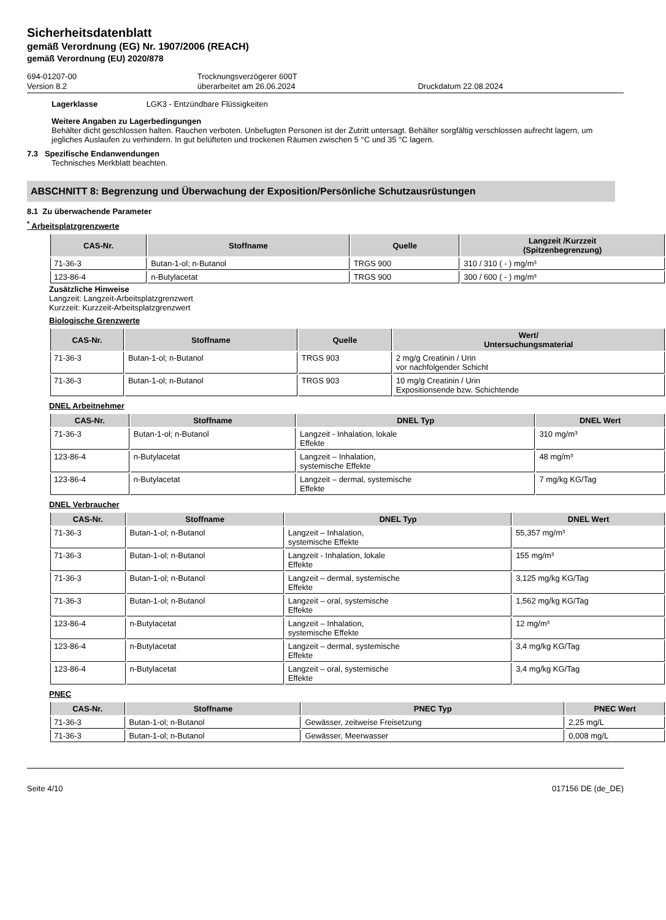Sicherheitsdatenblatt
gemäß Verordnung (EG) Nr. 1907/2006 (REACH)
gemäß Verordnung (EU) 2020/878
694-01207-00
Version 8.2
Trocknungsverzögerer 600T
überarbeitet am 26.06.2024
Druckdatum 22.08.2024
Lagerklasse LGK3 - Entzündbare Flüssigkeiten
Weitere Angaben zu Lagerbedingungen
Behälter dicht geschlossen halten. Rauchen verboten. Unbefugten Personen ist der Zutritt untersagt. Behälter sorgfältig verschlossen aufrecht lagern, um jegliches Auslaufen zu verhindern. In gut belüfteten und trockenen Räumen zwischen 5 °C und 35 °C lagern.
7.3 Spezifische Endanwendungen
Technisches Merkblatt beachten.
ABSCHNITT 8: Begrenzung und Überwachung der Exposition/Persönliche Schutzausrüstungen
8.1 Zu überwachende Parameter
<sup>*</sup> Arbeitsplatzgrenzwerte
| CAS-Nr. | Stoffname | Quelle | Langzeit /Kurzzeit (Spitzenbegrenzung) |
| --- | --- | --- | --- |
| 71-36-3 | Butan-1-ol; n-Butanol | TRGS 900 | 310 / 310 ( - ) mg/m³ |
| 123-86-4 | n-Butylacetat | TRGS 900 | 300 / 600 ( - ) mg/m³ |
Zusätzliche Hinweise
Langzeit: Langzeit-Arbeitsplatzgrenzwert
Kurzzeit: Kurzzeit-Arbeitsplatzgrenzwert
Biologische Grenzwerte
| CAS-Nr. | Stoffname | Quelle | Wert/ Untersuchungsmaterial |
| --- | --- | --- | --- |
| 71-36-3 | Butan-1-ol; n-Butanol | TRGS 903 | 2 mg/g Creatinin / Urin vor nachfolgender Schicht |
| 71-36-3 | Butan-1-ol; n-Butanol | TRGS 903 | 10 mg/g Creatinin / Urin Expositionsende bzw. Schichtende |
DNEL Arbeitnehmer
| CAS-Nr. | Stoffname | DNEL Typ | DNEL Wert |
| --- | --- | --- | --- |
| 71-36-3 | Butan-1-ol; n-Butanol | Langzeit - Inhalation, lokale Effekte | 310 mg/m³ |
| 123-86-4 | n-Butylacetat | Langzeit – Inhalation, systemische Effekte | 48 mg/m³ |
| 123-86-4 | n-Butylacetat | Langzeit – dermal, systemische Effekte | 7 mg/kg KG/Tag |
DNEL Verbraucher
| CAS-Nr. | Stoffname | DNEL Typ | DNEL Wert |
| --- | --- | --- | --- |
| 71-36-3 | Butan-1-ol; n-Butanol | Langzeit – Inhalation, systemische Effekte | 55,357 mg/m³ |
| 71-36-3 | Butan-1-ol; n-Butanol | Langzeit - Inhalation, lokale Effekte | 155 mg/m³ |
| 71-36-3 | Butan-1-ol; n-Butanol | Langzeit – dermal, systemische Effekte | 3,125 mg/kg KG/Tag |
| 71-36-3 | Butan-1-ol; n-Butanol | Langzeit – oral, systemische Effekte | 1,562 mg/kg KG/Tag |
| 123-86-4 | n-Butylacetat | Langzeit – Inhalation, systemische Effekte | 12 mg/m³ |
| 123-86-4 | n-Butylacetat | Langzeit – dermal, systemische Effekte | 3,4 mg/kg KG/Tag |
| 123-86-4 | n-Butylacetat | Langzeit – oral, systemische Effekte | 3,4 mg/kg KG/Tag |
PNEC
| CAS-Nr. | Stoffname | PNEC Typ | PNEC Wert |
| --- | --- | --- | --- |
| 71-36-3 | Butan-1-ol; n-Butanol | Gewässer, zeitweise Freisetzung | 2,25 mg/L |
| 71-36-3 | Butan-1-ol; n-Butanol | Gewässer, Meerwasser | 0,008 mg/L |
Seite 4/10 017156 DE (de_DE)